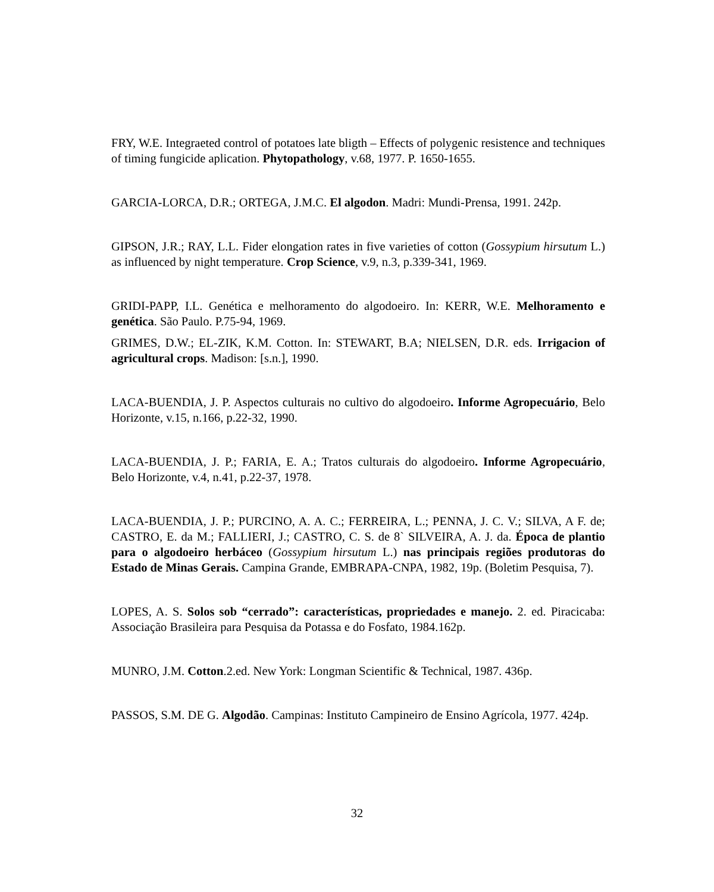FRY, W.E. Integraeted control of potatoes late bligth – Effects of polygenic resistence and techniques of timing fungicide aplication. Phytopathology, v.68, 1977. P. 1650-1655.
GARCIA-LORCA, D.R.; ORTEGA, J.M.C. El algodon. Madri: Mundi-Prensa, 1991. 242p.
GIPSON, J.R.; RAY, L.L. Fider elongation rates in five varieties of cotton (Gossypium hirsutum L.) as influenced by night temperature. Crop Science, v.9, n.3, p.339-341, 1969.
GRIDI-PAPP, I.L. Genética e melhoramento do algodoeiro. In: KERR, W.E. Melhoramento e genética. São Paulo. P.75-94, 1969.
GRIMES, D.W.; EL-ZIK, K.M. Cotton. In: STEWART, B.A; NIELSEN, D.R. eds. Irrigacion of agricultural crops. Madison: [s.n.], 1990.
LACA-BUENDIA, J. P. Aspectos culturais no cultivo do algodoeiro. Informe Agropecuário, Belo Horizonte, v.15, n.166, p.22-32, 1990.
LACA-BUENDIA, J. P.; FARIA, E. A.; Tratos culturais do algodoeiro. Informe Agropecuário, Belo Horizonte, v.4, n.41, p.22-37, 1978.
LACA-BUENDIA, J. P.; PURCINO, A. A. C.; FERREIRA, L.; PENNA, J. C. V.; SILVA, A F. de; CASTRO, E. da M.; FALLIERI, J.; CASTRO, C. S. de 8` SILVEIRA, A. J. da. Época de plantio para o algodoeiro herbáceo (Gossypium hirsutum L.) nas principais regiões produtoras do Estado de Minas Gerais. Campina Grande, EMBRAPA-CNPA, 1982, 19p. (Boletim Pesquisa, 7).
LOPES, A. S. Solos sob “cerrado”: características, propriedades e manejo. 2. ed. Piracicaba: Associação Brasileira para Pesquisa da Potassa e do Fosfato, 1984.162p.
MUNRO, J.M. Cotton.2.ed. New York: Longman Scientific & Technical, 1987. 436p.
PASSOS, S.M. DE G. Algodão. Campinas: Instituto Campineiro de Ensino Agrícola, 1977. 424p.
32